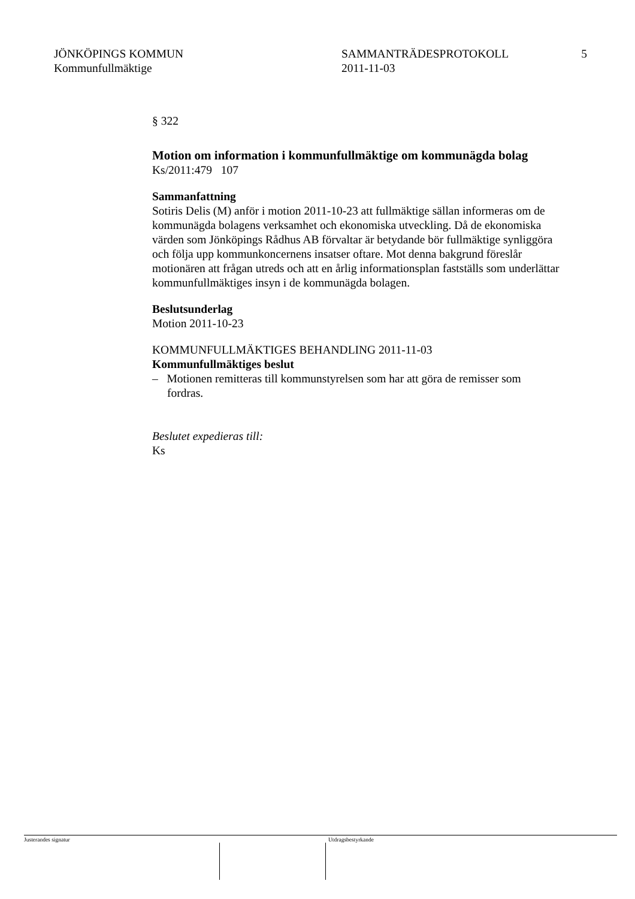JÖNKÖPINGS KOMMUN
Kommunfullmäktige
SAMMANTRÄDESPROTOKOLL
2011-11-03
5
§ 322
Motion om information i kommunfullmäktige om kommunägda bolag
Ks/2011:479 107
Sammanfattning
Sotiris Delis (M) anför i motion 2011-10-23 att fullmäktige sällan informeras om de kommunägda bolagens verksamhet och ekonomiska utveckling. Då de ekonomiska värden som Jönköpings Rådhus AB förvaltar är betydande bör fullmäktige synliggöra och följa upp kommunkoncernens insatser oftare. Mot denna bakgrund föreslår motionären att frågan utreds och att en årlig informationsplan fastställs som underlättar kommunfullmäktiges insyn i de kommunägda bolagen.
Beslutsunderlag
Motion 2011-10-23
KOMMUNFULLMÄKTIGES BEHANDLING 2011-11-03
Kommunfullmäktiges beslut
– Motionen remitteras till kommunstyrelsen som har att göra de remisser som fordras.
Beslutet expedieras till:
Ks
Justerandes signatur Utdragsbestyrkande